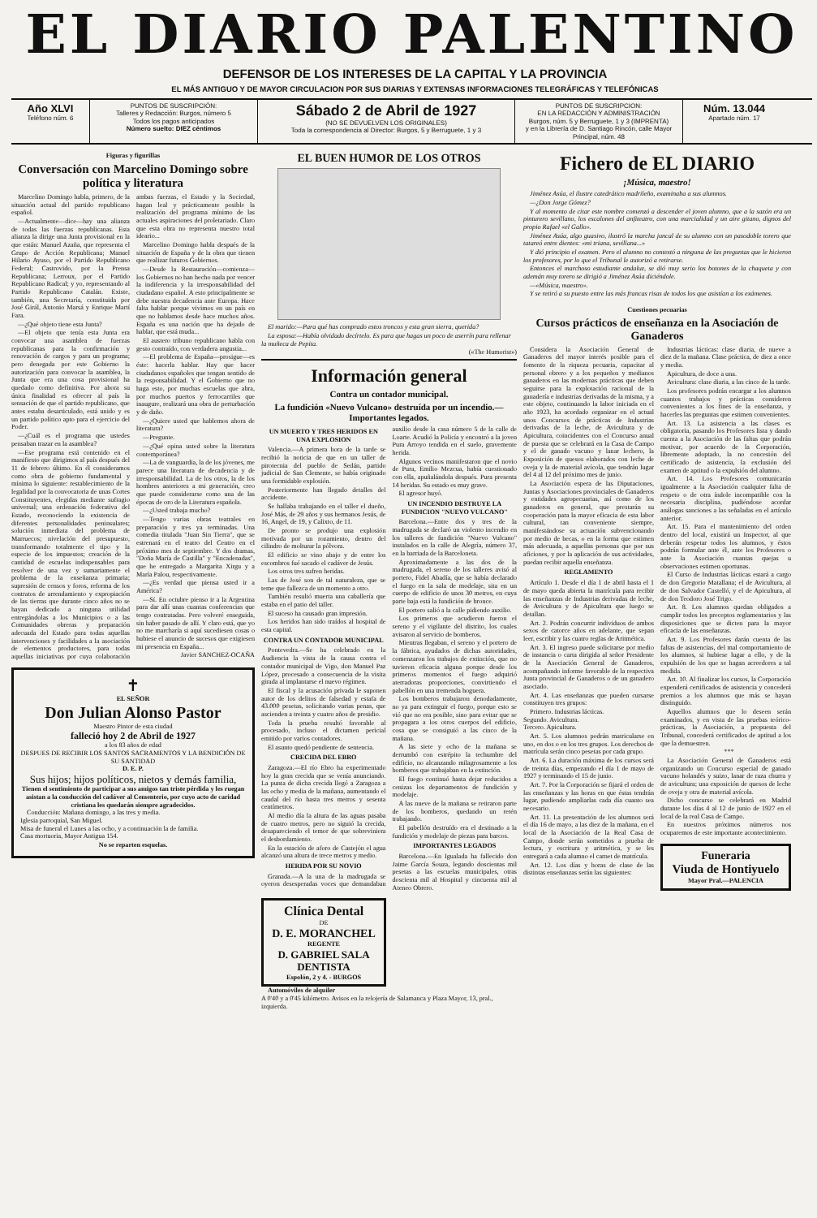EL DIARIO PALENTINO
DEFENSOR DE LOS INTERESES DE LA CAPITAL Y LA PROVINCIA
EL MÁS ANTIGUO Y DE MAYOR CIRCULACION POR SUS DIARIAS Y EXTENSAS INFORMACIONES TELEGRÁFICAS Y TELEFÓNICAS
Año XLVI
Teléfono núm. 6
PUNTOS DE SUSCRIPCIÓN:
Talleres y Redacción: Burgos, número 5
Todos los pagos anticipados
Número suelto: DIEZ céntimos
Sábado 2 de Abril de 1927
(NO SE DEVUELVEN LOS ORIGINALES)
Toda la correspondencia al Director: Burgos, 5 y Berruguete, 1 y 3
PUNTOS DE SUSCRIPCION:
EN LA REDACCIÓN Y ADMINISTRACIÓN
Burgos, núm. 5 y Berruguete, 1 y 3 (IMPRENTA)
y en la Librería de D. Santiago Rincón, calle Mayor Principal, núm. 48
Núm. 13.044
Apartado núm. 17
Figuras y figurillas
Conversación con Marcelino Domingo sobre política y literatura
Marcelino Domingo habla, primero, de la situación actual del partido republicano español.
—Actualmente—dice—hay una alianza de todas las fuerzas republicanas. Esta alianza la dirige una Junta provisional en la que están: Manuel Azaña, que representa el Grupo de Acción Republicana; Manuel Hilario Ayuso, por el Partido Republicano Federal; Castrovido, por la Prensa Republicana; Lerroux, por el Partido Republicano Radical; y yo, representando al Partido Republicano Catalán. Existe, también, una Secretaría, constituida por José Girál, Antonio Marsá y Enrique Martí Fara.
—¿Qué objeto tiene esta Junta?
—El objeto que tenía esta Junta era convocar una asamblea de fuerzas republicanas para la confirmación y renovación de cargos y para un programa; pero denegada por este Gobierno la autorización para convocar la asamblea, la Junta que era una cosa provisional ha quedado como definitiva. Por ahora su única finalidad es ofrecer al país la sensación de que el partido republicano, que antes estaba desarticulado, está unido y es un partido político apto para el ejercicio del Poder.
—¿Cuál es el programa que ustedes pensaban trazar en la asamblea?
—Ese programa está contenido en el manifiesto que dirigimos al país después del 11 de febrero último. En él consideramos como obra de gobierno fundamental y mínima lo siguiente: restablecimiento de la legalidad por la convocatoria de unas Cortes Constituyentes, elegidas mediante sufragio universal; una ordenación federativa del Estado, reconociendo la existencia de diferentes personalidades peninsulares; solución inmediata del problema de Marruecos; nivelación del presupuesto, transformando totalmente el tipo y la especie de los impuestos; creación de la cantidad de escuelas indispensables para resolver de una vez y sumariamente el problema de la enseñanza primaria; supresión de censos y foros, reforma de los contratos de arrendamiento y expropiación de las tierras que durante cinco años no se hayan dedicado a ninguna utilidad entregándolas a los Municipios o a las Comunidades obreras y preparación adecuada del Estado para todas aquellas intervenciones y facilidades a la asociación de elementos productores, para todas aquellas iniciativas por cuya colaboración ambas fuerzas, el Estado y la Sociedad, hagan leal y prácticamente posible la realización del programa mínimo de las actuales aspiraciones del proletariado. Claro que esta obra no representa nuestro total ideario...
Marcelino Domingo habla después de la situación de España y de la obra que tienen que realizar futuros Gobiernos.
—Desde la Restauración—comienza—los Gobiernos no han hecho nada por vencer la indiferencia y la irresponsabilidad del ciudadano español. A esto principalmente se debe nuestra decadencia ante Europa. Hace falta hablar porque vivimos en un país en que no hablamos desde hace muchos años. España es una nación que ha dejado de hablar, que está muda...
El austero tribuno republicano habla con gesto contraído, con verdadera angustia...
—El problema de España—prosigue—es éste: hacerla hablar. Hay que hacer ciudadanos españoles que tengan sentido de la responsabilidad. Y el Gobierno que no haga esto, por muchas escuelas que abra, por muchos puertos y ferrocarriles que inaugure, realizará una obra de perturbación y de daño.
—¿Quiere usted que hablemos ahora de literatura?
—Pregunte.
—¿Qué opina usted sobre la literatura contemporánea?
—La de vanguardia, la de los jóvenes, me parece una literatura de decadencia y de irresponsabilidad. La de los otros, la de los hombres anteriores a mi generación, creo que puede considerarse como una de las épocas de oro de la Literatura española.
—¿Usted trabaja mucho?
—Tengo varias obras teatrales en preparación y tres ya terminadas. Una comedia titulada "Juan Sin Tierra", que se estrenará en el teatro del Centro en el próximo mes de septiembre. Y dos dramas, "Doña María de Castilla" y "Encadenadas", que he entregado a Margarita Xirgu y a María Palou, respectivamente.
—¿Es verdad que piensa usted ir a América?
—Sí. En octubre pienso ir a la Argentina para dar allí unas cuantas conferencias que tengo contratadas. Pero volveré enseguida, sin haber pasado de allí. Y claro está, que yo no me marcharía si aquí sucediesen cosas o hubiese el anuncio de sucesos que exigiesen mi presencia en España...
Javier SANCHEZ-OCAÑA
✝
EL SEÑOR
Don Julian Alonso Pastor
Maestro Pintor de esta ciudad
falleció hoy 2 de Abril de 1927
a los 83 años de edad
DESPUES DE RECIBIR LOS SANTOS SACRAMENTOS Y LA BENDICIÓN DE SU SANTIDAD
D. E. P.
Sus hijos; hijos políticos, nietos y demás familia,
Tienen el sentimiento de participar a sus amigos tan triste pérdida y les ruegan asistan a la conducción del cadáver al Cementerio, por cuyo acto de caridad cristiana les quedarán siempre agradecidos.
Conducción: Mañana domingo, a las tres y media.
Iglesia parroquial, San Miguel.
Misa de funeral el Lunes a las ocho, y a continuación la de familia.
Casa mortuoria, Mayor Antigua 154.
No se reparten esquelas.
EL BUEN HUMOR DE LOS OTROS
El marido:—Para qué has comprado estos troncos y esta gran sierra, querida?
La esposa:—Había olvidado decírtelo. Es para que hagas un poco de aserrín para rellenar la muñeca de Pepita.
(«The Humorist»)
Información general
Contra un contador municipal.
La fundición «Nuevo Vulcano» destruída por un incendio.—Importantes legados.
UN MUERTO Y TRES HERIDOS EN UNA EXPLOSION
Valencia.—A primera hora de la tarde se recibió la noticia de que en un taller de pirotecnia del pueblo de Sedán, partido judicial de San Clemente, se había originado una formidable explosión.
Posteriormente han llegado detalles del accidente.
Se hallaba trabajando en el taller el dueño, José Más, de 29 años y sus hermanos Jesús, de 16, Angel, de 19, y Calixto, de 11.
De pronto se produjo una explosión motivada por un rozamiento, dentro del cilindro de molturar la pólvora.
El edificio se vino abajo y de entre los escombros fué sacado el cadáver de Jesús.
Los otros tres sufren heridas.
Las de José son de tal naturaleza, que se teme que fallezca de un momento a otro.
También resultó muerta una caballería que estaba en el patio del taller.
El suceso ha causado gran impresión.
Los heridos han sido traídos al hospital de esta capital.
CONTRA UN CONTADOR MUNICIPAL
Pontevedra.—Se ha celebrado en la Audiencia la vista de la causa contra el contador municipal de Vigo, don Manuel Paz López, procesado a consecuencia de la visita girada al implantarse el nuevo régimen.
El fiscal y la acusación privada le suponen autor de los delitos de falsedad y estafa de 43.000 pesetas, solicitando varias penas, que ascienden a treinta y cuatro años de presidio.
Toda la prueba resultó favorable al procesado, incluso el dictamen pericial emitido por varios contadores.
El asunto quedó pendiente de sentencia.
CRECIDA DEL EBRO
Zaragoza.—El río Ebro ha experimentado hoy la gran crecida que se venía anunciando. La punta de dicha crecida llegó a Zaragoza a las ocho y media de la mañana, aumentando el caudal del río hasta tres metros y sesenta centímetros.
Al medio día la altura de las aguas pasaba de cuatro metros, pero no siguió la crecida, desapareciendo el temor de que sobreviniera el desbordamiento.
En la estación de aforo de Castejón el agua alcanzó una altura de trece metros y medio.
HERIDA POR SU NOVIO
Granada.—A la una de la madrugada se oyeron desesperadas voces que demandaban auxilio desde la casa número 5 de la calle de Loarte. Acudió la Policía y encontró a la joven Pura Arroyo tendida en el suelo, gravemente herida.
Algunos vecinos manifestaron que el novio de Pura, Emilio Mezcua, había cuestionado con ella, apuñalándola después. Pura presenta 14 heridas. Su estado es muy grave.
El agresor huyó.
UN INCENDIO DESTRUYE LA FUNDICION "NUEVO VULCANO"
Barcelona.—Entre dos y tres de la madrugada se declaró un violento incendio en los talleres de fundición "Nuevo Vulcano" instalados en la calle de Alegría, número 37, en la barriada de la Barceloneta.
Aproximadamente a las dos de la madrugada, el sereno de los talleres avisó al portero, Fidel Abadía, que se había declarado el fuego en la sala de modelaje, sita en un cuerpo de edificio de unos 30 metros, en cuya parte baja está la fundición de bronce.
El portero salió a la calle pidiendo auxilio.
Los primeros que acudieron fueron el sereno y el vigilante del distrito, los cuales avisaron al servicio de bomberos.
Mientras llegaban, el sereno y el portero de la fábrica, ayudados de dichas autoridades, comenzaron los trabajos de extinción, que no tuvieron eficacia alguna porque desde los primeros momentos el fuego adquirió aterradoras proporciones, convirtiendo el pabellón en una tremenda hoguera.
Los bomberos trabajaron denodadamente, no ya para extinguir el fuego, porque esto se vió que no era posible, sino para evitar que se propagara a los otros cuerpos del edificio, cosa que se consiguió a las cinco de la mañana.
A las siete y ocho de la mañana se derrumbó con estrépito la techumbre del edificio, no alcanzando milagrosamente a los bomberos que trabajaban en la extinción.
El fuego continuó hasta dejar reducidos a cenizas los departamentos de fundición y modelaje.
A las nueve de la mañana se retiraron parte de los bomberos, quedando un retén trabajando.
El pabellón destruído era el destinado a la fundición y modelaje de piezas para barcos.
IMPORTANTES LEGADOS
Barcelona.—En Igualada ha fallecido don Jaime García Souza, legando doscientas mil pesetas a las escuelas municipales, otras doscienta mil al Hospital y cincuenta mil al Ateneo Obrero.
Clínica Dental
DE
D. E. MORANCHEL
REGENTE
D. GABRIEL SALA
DENTISTA
Espolón, 2 y 4. - BURGOS
Automóviles de alquiler
A 0'40 y a 0'45 kilómetro. Avisos en la relojería de Salamanca y Plaza Mayor, 13, pral., izquierda.
Fichero de EL DIARIO
¡Música, maestro!
Jiménez Asúa, el ilustre catedrático madrileño, examinaba a sus alumnos.
—¿Don Jorge Gómez?
Y al momento de citar este nombre comenzó a descender el joven alumno, que a la sazón era un pinturero sevillano, los escalones del anfiteatro, con una marcialidad y un aire gitano, dignos del propio Rafael «el Gallo».
Jiménez Asúa, algo guasivo, ilustró la marcha juncal de su alumno con un pasodoble torero que tatareó entre dientes: «mi triana, sevillana...»
Y dió principio el examen. Pero el alumno no contestó a ninguna de las preguntas que le hicieron los profesores, por lo que el Tribunal le autorizó a retirarse.
Entonces el marchoso estudiante andaluz, se dió muy serio los botones de la chaqueta y con ademán muy torero se dirigió a Jiménez Asúa diciéndole.
—«Música, maestro».
Y se retiró a su puesto entre las más francas risas de todos los que asistían a los exámenes.
Cuestiones pecuarias
Cursos prácticos de enseñanza en la Asociación de Ganaderos
Considera la Asociación General de Ganaderos del mayor interés posible para el fomento de la riqueza pecuaria, capacitar al personal obrero y a los pequeños y medianos ganaderos en las modernas prácticas que deben seguirse para la explotación racional de la ganadería e industrias derivadas de la misma, y a este objeto, continuando la labor iniciada en el año 1923, ha acordado organizar en el actual unos Concursos de prácticas de Industrias derivadas de la leche, de Avicultura y de Apicultura, coincidentes con el Concurso anual de puesta que se celebrará en la Casa de Campo y el de ganado vacuno y lanar lechero, la Exposición de quesos elaborados con leche de oveja y la de material avícola, que tendrán lugar del 4 al 12 del próximo mes de junio.
La Asociación espera de las Diputaciones, Juntas y Asociaciones provinciales de Ganaderos y entidades agropecuarias, así como de los ganaderos en general, que prestarán su cooperación para la mayor eficacia de esta labor cultural, tan conveniente siempre, manifestándose su actuación subvencionando por medio de becas, o en la forma que estimen más adecuada, a aquellas personas que por sus aficiones, y por la aplicación de sus actividades, puedan recibir aquella enseñanza.
REGLAMENTO
Artículo 1. Desde el día 1 de abril hasta el 1 de mayo queda abierta la matrícula para recibir las enseñanzas de Industrias derivadas de leche, de Avicultura y de Apicultura que luego se detallan.
Art. 2. Podrán concurrir individuos de ambos sexos de catorce años en adelante, que sepan leer, escribir y las cuatro reglas de Aritmética.
Art. 3. El ingreso puede solicitarse por medio de instancia o carta dirigida al señor Presidente de la Asociación General de Ganaderos, acompañando informe favorable de la respectiva Junta provincial de Ganaderos o de un ganadero asociado.
Art. 4. Las enseñanzas que pueden cursarse constituyen tres grupos:
Primero. Industrias lácticas.
Segundo. Avicultura.
Tercero. Apicultura.
Art. 5. Los alumnos podrán matricularse en uno, en dos o en los tres grupos. Los derechos de matrícula serán cinco pesetas por cada grupo.
Art. 6. La duración máxima de los cursos será de treinta días, empezando el día 1 de mayo de 1927 y terminando el 15 de junio.
Art. 7. Por la Corporación se fijará el orden de las enseñanzas y las horas en que éstas tendrán lugar, pudiendo ampliarlas cada día cuanto sea necesario.
Art. 11. La presentación de los alumnos será el día 16 de mayo, a las diez de la mañana, en el local de la Asociación de la Real Casa de Campo, donde serán sometidos a prueba de lectura, y escritura y aritmética, y se les entregará a cada alumno el carnet de matrícula.
Art. 12. Los días y horas de clase de las distintas enseñanzas serán las siguientes:
Industrias lácticas: clase diaria, de nueve a diez de la mañana. Clase práctica, de diez a once y media.
Apicultura, de doce a una.
Avicultura: clase diaria, a las cinco de la tarde.
Los profesores podrán encargar a los alumnos cuantos trabajos y prácticas consideren convenientes a los fines de la enseñanza, y hacerles las preguntas que estimen convenientes.
Art. 13. La asistencia a las clases es obligatoria, pasando los Profesores lista y dando cuenta a la Asociación de las faltas que podrán motivar, por acuerdo de la Corporación, libremente adoptado, la no concesión del certificado de asistencia, la exclusión del examen de aptitud o la expulsión del alumno.
Art. 14. Los Profesores comunicarán igualmente a la Asociación cualquier falta de respeto o de otra índole incompatible con la necesaria disciplina, pudiéndose acordar análogas sanciones a las señaladas en el artículo anterior.
Art. 15. Para el mantenimiento del orden dentro del local, existirá un Inspector, al que deberán respetar todos los alumnos, y éstos podrán formular ante él, ante los Profesores o ante la Asociación cuantas quejas u observaciones estimen oportunas.
El Curso de Industrias lácticas estará a cargo de don Gregorio Matallana; el de Avicultura, al de don Salvador Castelló, y el de Apicultura, al de don Teodoro José Trigo.
Art. 8. Los alumnos quedan obligados a cumplir todos los preceptos reglamentarios y las disposiciones que se dicten para la mayor eficacia de las enseñanzas.
Art. 9. Los Profesores darán cuenta de las faltas de asistencias, del mal comportamiento de los alumnos, si hubiese lugar a ello, y de la expulsión de los que se hagan acreedores a tal medida.
Art. 10. Al finalizar los cursos, la Corporación expenderá certificados de asistencia y concederá premios a los alumnos que más se hayan distinguido.
Aquellos alumnos que lo deseen serán examinados, y en vista de las pruebas teórico-prácticas, la Asociación, a propuesta del Tribunal, concederá certificados de aptitud a los que la demuestren.
***
La Asociación General de Ganaderos está organizando un Concurso especial de ganado vacuno holandés y suizo, lanar de raza churra y de avicultura; una exposición de quesos de leche de oveja y otra de material avícola.
Dicho concurso se celebrará en Madrid durante los días 4 al 12 de junio de 1927 en el local de la real Casa de Campo.
En nuestros próximos números nos ocuparemos de este importante acontecimiento.
Funeraria
Viuda de Hontiyuelo
Mayor Pral.—PALENCIA